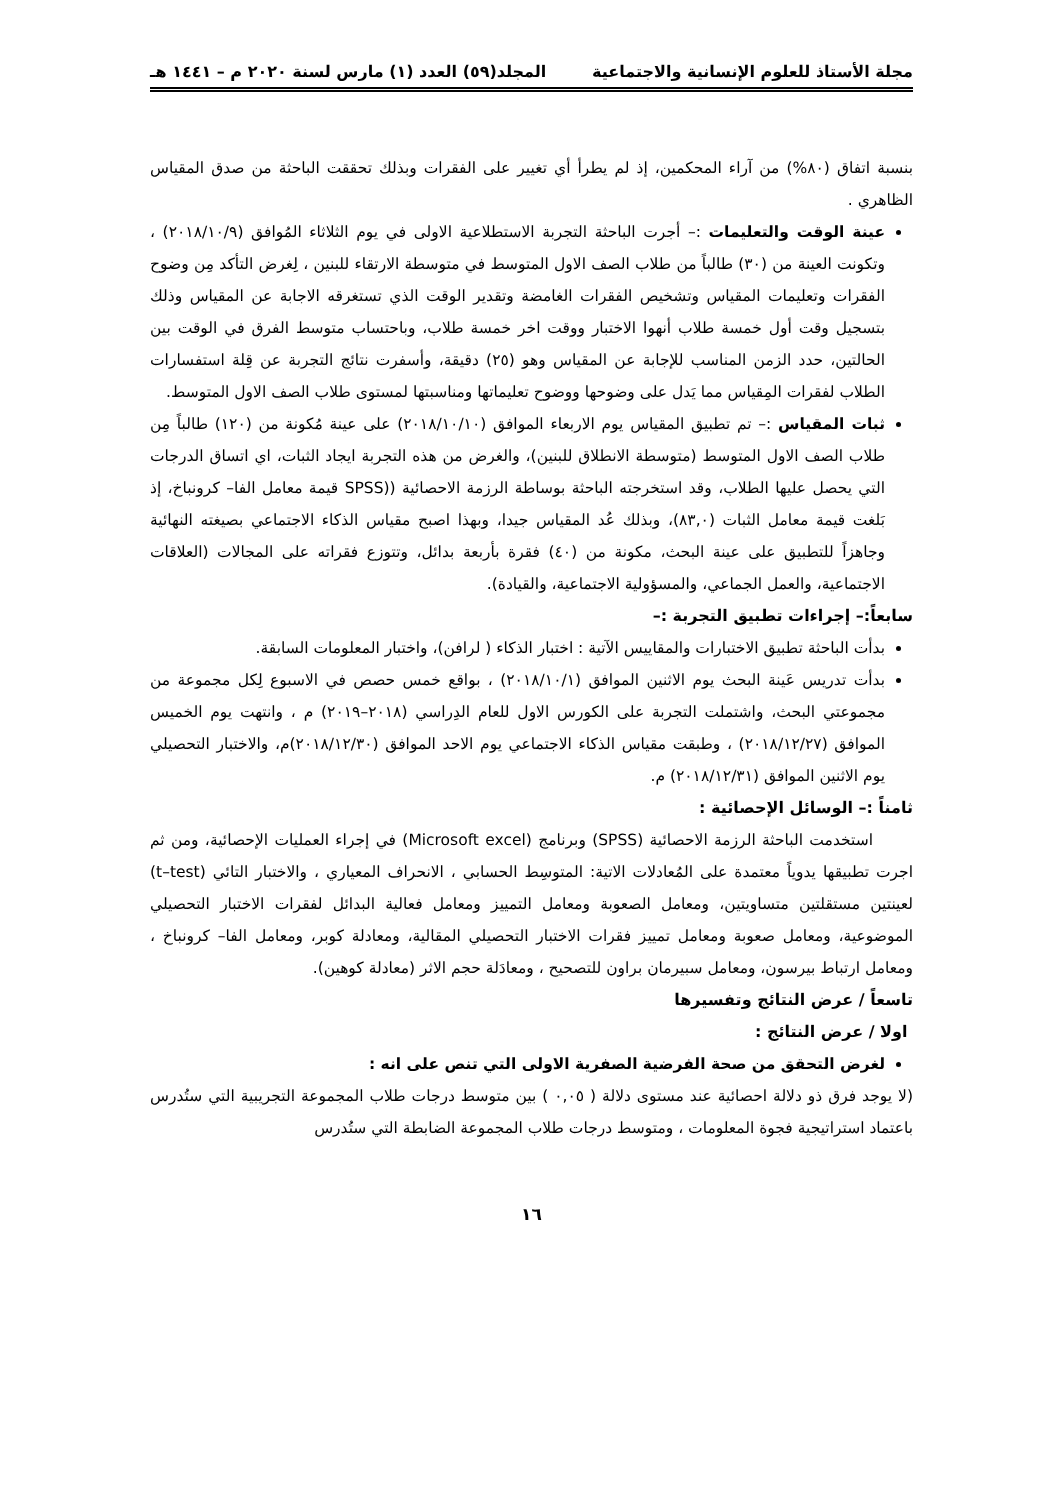مجلة الأستاذ للعلوم الإنسانية والاجتماعية المجلد(٥٩) العدد (١) مارس لسنة ٢٠٢٠ م – ١٤٤١ هـ
بنسبة اتفاق (٨٠%) من آراء المحكمين، إذ لم يطرأ أي تغيير على الفقرات وبذلك تحققت الباحثة من صدق المقياس الظاهري .
عينة الوقت والتعليمات :– أجرت الباحثة التجربة الاستطلاعية الاولى في يوم الثلاثاء المُوافق (٢٠١٨/١٠/٩) ، وتكونت العينة من (٣٠) طالباً من طلاب الصف الاول المتوسط في متوسطة الارتقاء للبنين ، لِغرض التأكد مِن وضوح الفقرات وتعليمات المقياس وتشخيص الفقرات الغامضة وتقدير الوقت الذي تستغرقه الاجابة عن المقياس وذلك بتسجيل وقت أول خمسة طلاب أنهوا الاختبار ووقت اخر خمسة طلاب، وباحتساب متوسط الفرق في الوقت بين الحالتين، حدد الزمن المناسب للإجابة عن المقياس وهو (٢٥) دقيقة، وأسفرت نتائج التجربة عن قِلة استفسارات الطلاب لفقرات المِقياس مما يَدل على وضوحها ووضوح تعليماتها ومناسبتها لمستوى طلاب الصف الاول المتوسط.
ثبات المقياس :– تم تطبيق المقياس يوم الاربعاء الموافق (٢٠١٨/١٠/١٠) على عينة مُكونة من (١٢٠) طالباً مِن طلاب الصف الاول المتوسط (متوسطة الانطلاق للبنين)، والغرض من هذه التجربة ايجاد الثبات، اي اتساق الدرجات التي يحصل عليها الطلاب، وقد استخرجته الباحثة بوساطة الرزمة الاحصائية ((SPSS قيمة معامل الفا– كرونباخ، إذ بَلغت قيمة معامل الثبات (٨٣,٠)، وبذلك عُد المقياس جيدا، وبهذا اصبح مقياس الذكاء الاجتماعي بصيغته النهائية وجاهزاً للتطبيق على عينة البحث، مكونة من (٤٠) فقرة بأربعة بدائل، وتتوزع فقراته على المجالات (العلاقات الاجتماعية، والعمل الجماعي، والمسؤولية الاجتماعية، والقيادة).
سابعاً:– إجراءات تطبيق التجربة :–
بدأت الباحثة تطبيق الاختبارات والمقاييس الآتية : اختبار الذكاء ( لرافن)، واختبار المعلومات السابقة.
بدأت تدريس عَينة البحث يوم الاثنين الموافق (٢٠١٨/١٠/١) ، بواقع خمس حصص في الاسبوع لِكل مجموعة من مجموعتي البحث، واشتملت التجربة على الكورس الاول للعام الدِراسي (٢٠١٨–٢٠١٩) م ، وانتهت يوم الخميس الموافق (٢٠١٨/١٢/٢٧) ، وطبقت مقياس الذكاء الاجتماعي يوم الاحد الموافق (٢٠١٨/١٢/٣٠)م، والاختبار التحصيلي يوم الاثنين الموافق (٢٠١٨/١٢/٣١) م.
ثامناً :– الوسائل الإحصائية :
استخدمت الباحثة الرزمة الاحصائية (SPSS) وبرنامج (Microsoft excel) في إجراء العمليات الإحصائية، ومن ثم اجرت تطبيقها يدوياً معتمدة على المُعادلات الاتية: المتوسِط الحسابي ، الانحراف المعياري ، والاختبار التائي (t–test) لعينتين مستقلتين متساويتين، ومعامل الصعوبة ومعامل التمييز ومعامل فعالية البدائل لفقرات الاختبار التحصيلي الموضوعية، ومعامل صعوبة ومعامل تمييز فقرات الاختبار التحصيلي المقالية، ومعادلة كوبر، ومعامل الفا– كرونباخ ، ومعامل ارتباط بيرسون، ومعامل سبيرمان براون للتصحيح ، ومعادَلة حجم الاثر (معادلة كوهين).
تاسعاً / عرض النتائج وتفسيرها
اولا / عرض النتائج :
لغرض التحقق من صحة الفرضية الصفرية الاولى التي تنص على انه :
(لا يوجد فرق ذو دلالة احصائية عند مستوى دلالة ( ٠,٠٥ ) بين متوسط درجات طلاب المجموعة التجريبية التي ستُدرس باعتماد استراتيجية فجوة المعلومات ، ومتوسط درجات طلاب المجموعة الضابطة التي ستُدرس
١٦